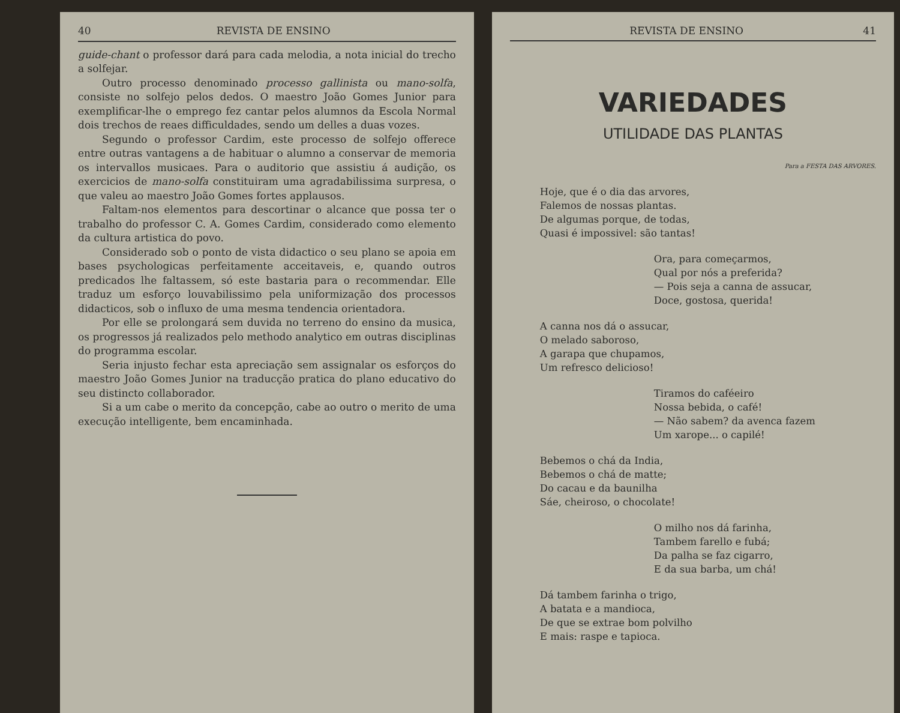40 REVISTA DE ENSINO
guide-chant o professor dará para cada melodia, a nota inicial do trecho a solfejar.
Outro processo denominado processo gallinista ou mano-solfa, consiste no solfejo pelos dedos. O maestro João Gomes Junior para exemplificar-lhe o emprego fez cantar pelos alumnos da Escola Normal dois trechos de reaes difficuldades, sendo um delles a duas vozes.
Segundo o professor Cardim, este processo de solfejo offerece entre outras vantagens a de habituar o alumno a conservar de memoria os intervallos musicaes. Para o auditorio que assistiu á audição, os exercicios de mano-solfa constituiram uma agradabilissima surpresa, o que valeu ao maestro João Gomes fortes applausos.
Faltam-nos elementos para descortinar o alcance que possa ter o trabalho do professor C. A. Gomes Cardim, considerado como elemento da cultura artistica do povo.
Considerado sob o ponto de vista didactico o seu plano se apoia em bases psychologicas perfeitamente acceitaveis, e, quando outros predicados lhe faltassem, só este bastaria para o recommendar. Elle traduz um esforço louvabilissimo pela uniformização dos processos didacticos, sob o influxo de uma mesma tendencia orientadora.
Por elle se prolongará sem duvida no terreno do ensino da musica, os progressos já realizados pelo methodo analytico em outras disciplinas do programma escolar.
Seria injusto fechar esta apreciação sem assignalar os esforços do maestro João Gomes Junior na traducção pratica do plano educativo do seu distincto collaborador.
Si a um cabe o merito da concepção, cabe ao outro o merito de uma execução intelligente, bem encaminhada.
REVISTA DE ENSINO 41
VARIEDADES
UTILIDADE DAS PLANTAS
Para a FESTA DAS ARVORES.
Hoje, que é o dia das arvores,
Falemos de nossas plantas.
De algumas porque, de todas,
Quasi é impossivel: são tantas!
Ora, para começarmos,
Qual por nós a preferida?
— Pois seja a canna de assucar,
Doce, gostosa, querida!
A canna nos dá o assucar,
O melado saboroso,
A garapa que chupamos,
Um refresco delicioso!
Tiramos do caféeiro
Nossa bebida, o café!
— Não sabem? da avenca fazem
Um xarope... o capilé!
Bebemos o chá da India,
Bebemos o chá de matte;
Do cacau e da baunilha
Sáe, cheiroso, o chocolate!
O milho nos dá farinha,
Tambem farello e fubá;
Da palha se faz cigarro,
E da sua barba, um chá!
Dá tambem farinha o trigo,
A batata e a mandioca,
De que se extrae bom polvilho
E mais: raspe e tapioca.